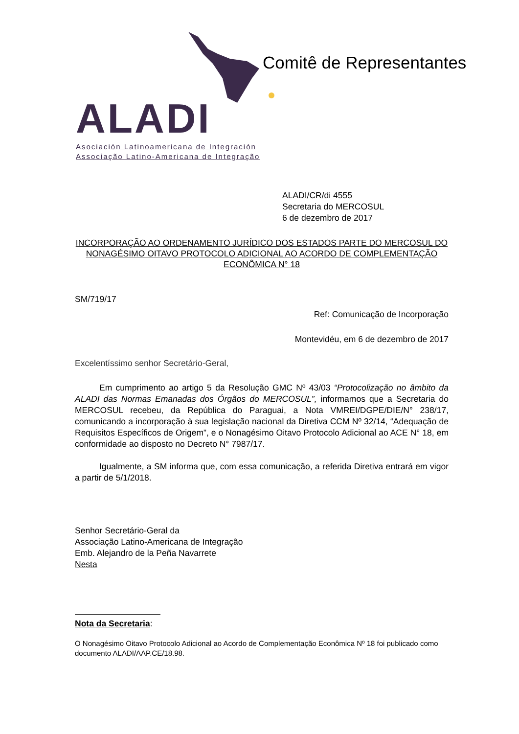ALADI
Asociación Latinoamericana de Integración
Associação Latino-Americana de Integração
Comitê de Representantes
ALADI/CR/di 4555
Secretaria do MERCOSUL
6 de dezembro de 2017
INCORPORAÇÃO AO ORDENAMENTO JURÍDICO DOS ESTADOS PARTE DO MERCOSUL DO NONAGÉSIMO OITAVO PROTOCOLO ADICIONAL AO ACORDO DE COMPLEMENTAÇÃO ECONÔMICA N° 18
SM/719/17
Ref: Comunicação de Incorporação
Montevidéu, em 6 de dezembro de 2017
Excelentíssimo senhor Secretário-Geral,
Em cumprimento ao artigo 5 da Resolução GMC Nº 43/03 “Protocolização no âmbito da ALADI das Normas Emanadas dos Órgãos do MERCOSUL”, informamos que a Secretaria do MERCOSUL recebeu, da República do Paraguai, a Nota VMREI/DGPE/DIE/N° 238/17, comunicando a incorporação à sua legislação nacional da Diretiva CCM Nº 32/14, “Adequação de Requisitos Específicos de Origem”, e o Nonagésimo Oitavo Protocolo Adicional ao ACE N° 18, em conformidade ao disposto no Decreto N° 7987/17.
Igualmente, a SM informa que, com essa comunicação, a referida Diretiva entrará em vigor a partir de 5/1/2018.
Senhor Secretário-Geral da
Associação Latino-Americana de Integração
Emb. Alejandro de la Peña Navarrete
Nesta
Nota da Secretaria:
O Nonagésimo Oitavo Protocolo Adicional ao Acordo de Complementação Econômica Nº 18 foi publicado como documento ALADI/AAP.CE/18.98.